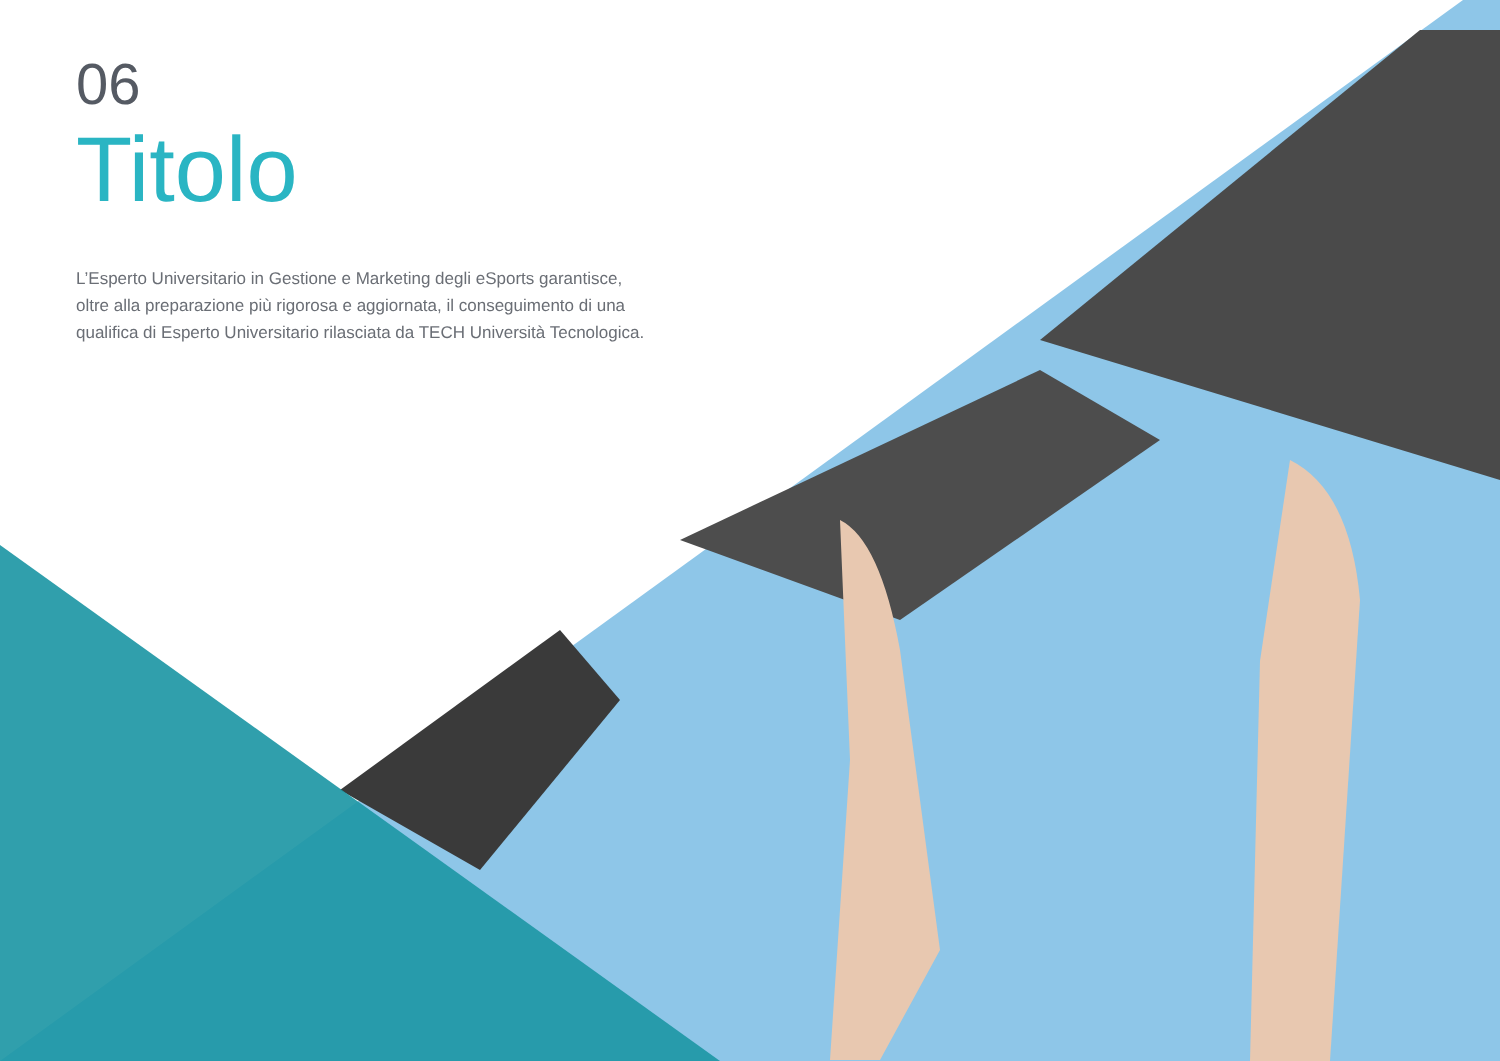06
Titolo
L’Esperto Universitario in Gestione e Marketing degli eSports garantisce, oltre alla preparazione più rigorosa e aggiornata, il conseguimento di una qualifica di Esperto Universitario rilasciata da TECH Università Tecnologica.